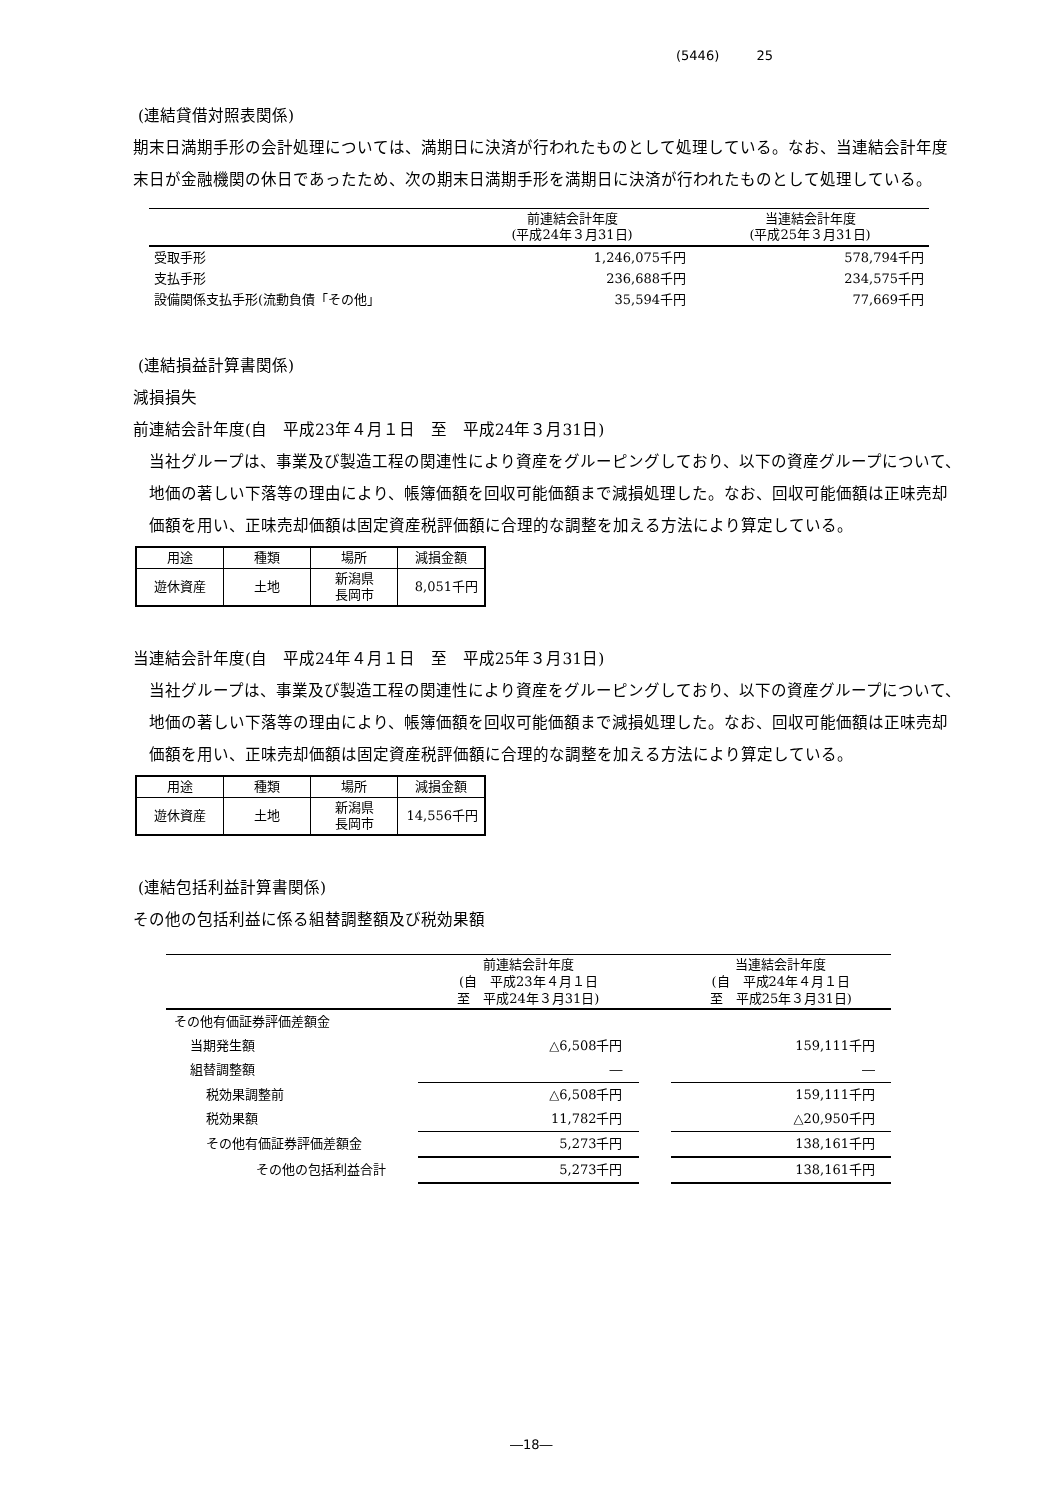(5446) 25
(連結貸借対照表関係)
期末日満期手形の会計処理については、満期日に決済が行われたものとして処理している。なお、当連結会計年度末日が金融機関の休日であったため、次の期末日満期手形を満期日に決済が行われたものとして処理している。
| | 前連結会計年度 (平成24年３月31日) | 当連結会計年度 (平成25年３月31日) |
| --- | --- | --- |
| 受取手形 | 1,246,075千円 | 578,794千円 |
| 支払手形 | 236,688千円 | 234,575千円 |
| 設備関係支払手形(流動負債「その他」 | 35,594千円 | 77,669千円 |
(連結損益計算書関係)
減損損失
前連結会計年度(自　平成23年４月１日　至　平成24年３月31日)
当社グループは、事業及び製造工程の関連性により資産をグルーピングしており、以下の資産グループについて、地価の著しい下落等の理由により、帳簿価額を回収可能価額まで減損処理した。なお、回収可能価額は正味売却価額を用い、正味売却価額は固定資産税評価額に合理的な調整を加える方法により算定している。
| 用途 | 種類 | 場所 | 減損金額 |
| --- | --- | --- | --- |
| 遊休資産 | 土地 | 新潟県 長岡市 | 8,051千円 |
当連結会計年度(自　平成24年４月１日　至　平成25年３月31日)
当社グループは、事業及び製造工程の関連性により資産をグルーピングしており、以下の資産グループについて、地価の著しい下落等の理由により、帳簿価額を回収可能価額まで減損処理した。なお、回収可能価額は正味売却価額を用い、正味売却価額は固定資産税評価額に合理的な調整を加える方法により算定している。
| 用途 | 種類 | 場所 | 減損金額 |
| --- | --- | --- | --- |
| 遊休資産 | 土地 | 新潟県 長岡市 | 14,556千円 |
(連結包括利益計算書関係)
その他の包括利益に係る組替調整額及び税効果額
| | 前連結会計年度 (自 平成23年４月１日 至 平成24年３月31日) | | 当連結会計年度 (自 平成24年４月１日 至 平成25年３月31日) |
| --- | --- | --- | --- |
| その他有価証券評価差額金 | | | |
| 当期発生額 | △6,508千円 | | 159,111千円 |
| 組替調整額 | ― | | ― |
| 税効果調整前 | △6,508千円 | | 159,111千円 |
| 税効果額 | 11,782千円 | | △20,950千円 |
| その他有価証券評価差額金 | 5,273千円 | | 138,161千円 |
| その他の包括利益合計 | 5,273千円 | | 138,161千円 |
―18―